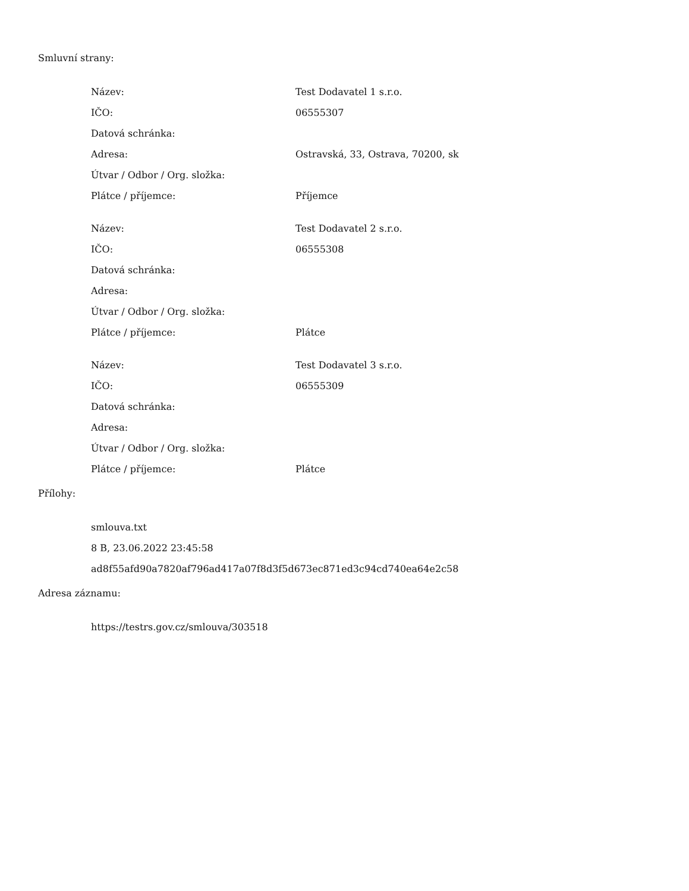Smluvní strany:
| Název: | Test Dodavatel 1 s.r.o. |
| IČO: | 06555307 |
| Datová schránka: | |
| Adresa: | Ostravská, 33, Ostrava, 70200, sk |
| Útvar / Odbor / Org. složka: | |
| Plátce / příjemce: | Příjemce |
| Název: | Test Dodavatel 2 s.r.o. |
| IČO: | 06555308 |
| Datová schránka: | |
| Adresa: | |
| Útvar / Odbor / Org. složka: | |
| Plátce / příjemce: | Plátce |
| Název: | Test Dodavatel 3 s.r.o. |
| IČO: | 06555309 |
| Datová schránka: | |
| Adresa: | |
| Útvar / Odbor / Org. složka: | |
| Plátce / příjemce: | Plátce |
Přílohy:
smlouva.txt
8 B, 23.06.2022 23:45:58
ad8f55afd90a7820af796ad417a07f8d3f5d673ec871ed3c94cd740ea64e2c58
Adresa záznamu:
https://testrs.gov.cz/smlouva/303518